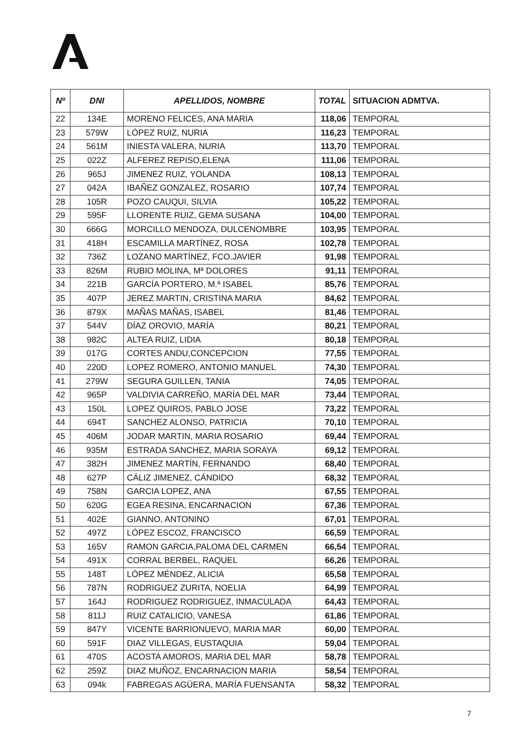| Nº | DNI | APELLIDOS, NOMBRE | TOTAL | SITUACION ADMTVA. |
| --- | --- | --- | --- | --- |
| 22 | 134E | MORENO FELICES, ANA MARIA | 118,06 | TEMPORAL |
| 23 | 579W | LÓPEZ RUIZ, NURIA | 116,23 | TEMPORAL |
| 24 | 561M | INIESTA VALERA, NURIA | 113,70 | TEMPORAL |
| 25 | 022Z | ALFEREZ REPISO,ELENA | 111,06 | TEMPORAL |
| 26 | 965J | JIMENEZ RUIZ, YOLANDA | 108,13 | TEMPORAL |
| 27 | 042A | IBAÑEZ GONZALEZ, ROSARIO | 107,74 | TEMPORAL |
| 28 | 105R | POZO CAUQUI, SILVIA | 105,22 | TEMPORAL |
| 29 | 595F | LLORENTE RUIZ, GEMA SUSANA | 104,00 | TEMPORAL |
| 30 | 666G | MORCILLO MENDOZA, DULCENOMBRE | 103,95 | TEMPORAL |
| 31 | 418H | ESCAMILLA MARTÍNEZ, ROSA | 102,78 | TEMPORAL |
| 32 | 736Z | LOZANO MARTÍNEZ, FCO.JAVIER | 91,98 | TEMPORAL |
| 33 | 826M | RUBIO MOLINA, Mª DOLORES | 91,11 | TEMPORAL |
| 34 | 221B | GARCÍA PORTERO, M.ª ISABEL | 85,76 | TEMPORAL |
| 35 | 407P | JEREZ MARTIN, CRISTINA MARIA | 84,62 | TEMPORAL |
| 36 | 879X | MAÑAS MAÑAS, ISABEL | 81,46 | TEMPORAL |
| 37 | 544V | DÍAZ OROVIO, MARÍA | 80,21 | TEMPORAL |
| 38 | 982C | ALTEA RUIZ, LIDIA | 80,18 | TEMPORAL |
| 39 | 017G | CORTES ANDU,CONCEPCION | 77,55 | TEMPORAL |
| 40 | 220D | LOPEZ ROMERO, ANTONIO MANUEL | 74,30 | TEMPORAL |
| 41 | 279W | SEGURA GUILLEN, TANIA | 74,05 | TEMPORAL |
| 42 | 965P | VALDIVIA CARREÑO, MARÍA DEL MAR | 73,44 | TEMPORAL |
| 43 | 150L | LOPEZ QUIROS, PABLO JOSE | 73,22 | TEMPORAL |
| 44 | 694T | SANCHEZ ALONSO, PATRICIA | 70,10 | TEMPORAL |
| 45 | 406M | JODAR MARTIN, MARIA ROSARIO | 69,44 | TEMPORAL |
| 46 | 935M | ESTRADA SANCHEZ, MARIA SORAYA | 69,12 | TEMPORAL |
| 47 | 382H | JIMENEZ MARTÍN, FERNANDO | 68,40 | TEMPORAL |
| 48 | 627P | CÁLIZ JIMENEZ, CÁNDIDO | 68,32 | TEMPORAL |
| 49 | 758N | GARCIA LOPEZ, ANA | 67,55 | TEMPORAL |
| 50 | 620G | EGEA RESINA, ENCARNACION | 67,36 | TEMPORAL |
| 51 | 402E | GIANNO, ANTONINO | 67,01 | TEMPORAL |
| 52 | 497Z | LÓPEZ ESCOZ, FRANCISCO | 66,59 | TEMPORAL |
| 53 | 165V | RAMON GARCIA,PALOMA DEL CARMEN | 66,54 | TEMPORAL |
| 54 | 491X | CORRAL BERBEL, RAQUEL | 66,26 | TEMPORAL |
| 55 | 148T | LÓPEZ MÉNDEZ, ALICIA | 65,58 | TEMPORAL |
| 56 | 787N | RODRIGUEZ ZURITA, NOELIA | 64,99 | TEMPORAL |
| 57 | 164J | RODRIGUEZ RODRIGUEZ, INMACULADA | 64,43 | TEMPORAL |
| 58 | 811J | RUIZ CATALICIO, VANESA | 61,86 | TEMPORAL |
| 59 | 847Y | VICENTE BARRIONUEVO, MARIA MAR | 60,00 | TEMPORAL |
| 60 | 591F | DIAZ VILLEGAS, EUSTAQUIA | 59,04 | TEMPORAL |
| 61 | 470S | ACOSTA AMOROS, MARIA DEL MAR | 58,78 | TEMPORAL |
| 62 | 259Z | DIAZ MUÑOZ, ENCARNACION MARIA | 58,54 | TEMPORAL |
| 63 | 094k | FABREGAS AGÜERA, MARÍA FUENSANTA | 58,32 | TEMPORAL |
7